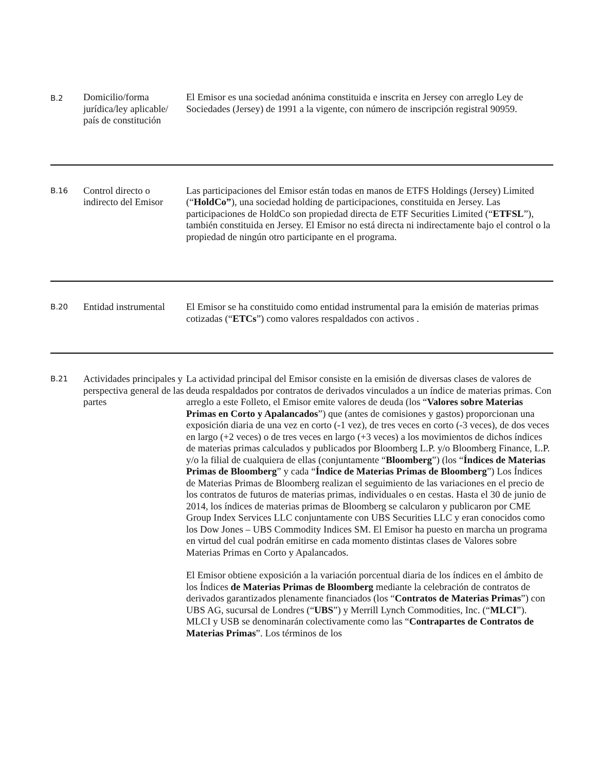| B.2 | Domicilio/forma jurídica/ley aplicable/ país de constitución | El Emisor es una sociedad anónima constituida e inscrita en Jersey con arreglo Ley de Sociedades (Jersey) de 1991 a la vigente, con número de inscripción registral 90959. |
| B.16 | Control directo o indirecto del Emisor | Las participaciones del Emisor están todas en manos de ETFS Holdings (Jersey) Limited (“ HoldCo” ), una sociedad holding de participaciones, constituida en Jersey. Las participaciones de HoldCo son propiedad directa de ETF Securities Limited (“ ETFSL ”), también constituida en Jersey. El Emisor no está directa ni indirectamente bajo el control o la propiedad de ningún otro participante en el programa. |
| B.20 | Entidad instrumental | El Emisor se ha constituido como entidad instrumental para la emisión de materias primas cotizadas (“ ETCs ”) como valores respaldados con activos . |
| B.21 | Actividades principales y perspectiva general de las partes | La actividad principal del Emisor consiste en la emisión de diversas clases de valores de deuda respaldados por contratos de derivados vinculados a un índice de materias primas. Con arreglo a este Folleto, el Emisor emite valores de deuda (los “ Valores sobre Materias Primas en Corto y Apalancados ”) que (antes de comisiones y gastos) proporcionan una exposición diaria de una vez en corto (-1 vez), de tres veces en corto (-3 veces), de dos veces en largo (+2 veces) o de tres veces en largo (+3 veces) a los movimientos de dichos índices de materias primas calculados y publicados por Bloomberg L.P. y/o Bloomberg Finance, L.P. y/o la filial de cualquiera de ellas (conjuntamente “ Bloomberg ”) (los “ Índices de Materias Primas de Bloomberg ” y cada “ Índice de Materias Primas de Bloomberg ”) Los Índices de Materias Primas de Bloomberg realizan el seguimiento de las variaciones en el precio de los contratos de futuros de materias primas, individuales o en cestas. Hasta el 30 de junio de 2014, los índices de materias primas de Bloomberg se calcularon y publicaron por CME Group Index Services LLC conjuntamente con UBS Securities LLC y eran conocidos como los Dow Jones – UBS Commodity Indices SM. El Emisor ha puesto en marcha un programa en virtud del cual podrán emitirse en cada momento distintas clases de Valores sobre Materias Primas en Corto y Apalancados. El Emisor obtiene exposición a la variación porcentual diaria de los índices en el ámbito de los Índices de Materias Primas de Bloomberg mediante la celebración de contratos de derivados garantizados plenamente financiados (los “ Contratos de Materias Primas ”) con UBS AG, sucursal de Londres (“ UBS ”) y Merrill Lynch Commodities, Inc. (“ MLCI ”). MLCI y USB se denominarán colectivamente como las “ Contrapartes de Contratos de Materias Primas ”. Los términos de los |